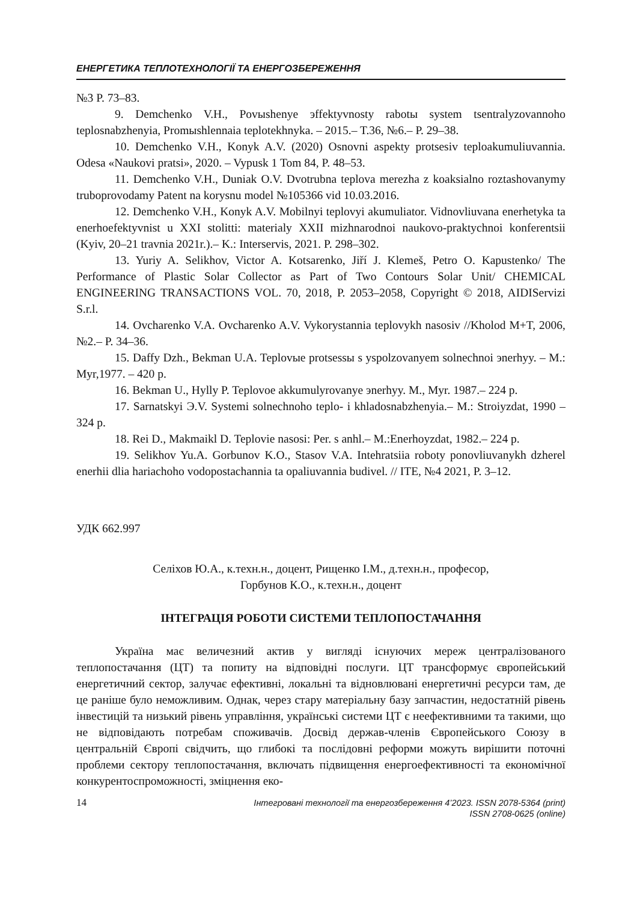ЕНЕРГЕТИКА ТЕПЛОТЕХНОЛОГІЇ ТА ЕНЕРГОЗБЕРЕЖЕННЯ
№3 P. 73–83.
9. Demchenko V.H., Povыshenye эffektyvnosty rabotы system tsentralyzovannoho teplosnabzhenyia, Promыshlennaia teplotekhnyka. – 2015.– T.36, №6.– P. 29–38.
10. Demchenko V.H., Konyk A.V. (2020) Osnovni aspekty protsesiv teploakumuliuvannia. Odesa «Naukovi pratsi», 2020. – Vypusk 1 Tom 84, P. 48–53.
11. Demchenko V.H., Duniak O.V. Dvotrubna teplova merezha z koaksialno roztashovanymy truboprovodamy Patent na korysnu model №105366 vid 10.03.2016.
12. Demchenko V.H., Konyk A.V. Mobilnyi teplovyi akumuliator. Vidnovliuvana enerhetyka ta enerhoefektyvnist u XXI stolitti: materialy XXII mizhnarodnoi naukovo-praktychnoi konferentsii (Kyiv, 20–21 travnia 2021r.).– K.: Interservis, 2021. P. 298–302.
13. Yuriy A. Selikhov, Victor A. Kotsarenko, Jiří J. Klemeš, Petro O. Kapustenko/ The Performance of Plastic Solar Collector as Part of Two Contours Solar Unit/ CHEMICAL ENGINEERING TRANSACTIONS VOL. 70, 2018, P. 2053–2058, Copyright © 2018, AIDIServizi S.r.l.
14. Ovcharenko V.A. Ovcharenko A.V. Vykorystannia teplovykh nasosiv //Kholod M+T, 2006, №2.– P. 34–36.
15. Daffy Dzh., Bekman U.A. Teplovыe protsessы s yspolzovanyem solnechnoi эnerhyy. – M.: Myr,1977. – 420 p.
16. Bekman U., Hylly P. Teplovoe akkumulyrovanye эnerhyy. M., Myr. 1987.– 224 p.
17. Sarnatskyi Э.V. Systemi solnechnoho teplo- i khladosnabzhenyia.– M.: Stroiyzdat, 1990 – 324 p.
18. Rei D., Makmaikl D. Teplovie nasosi: Per. s anhl.– M.:Enerhoyzdat, 1982.– 224 p.
19. Selikhov Yu.A. Gorbunov K.O., Stasov V.A. Intehratsiia roboty ponovliuvanykh dzherel enerhii dlia hariachoho vodopostachannia ta opaliuvannia budivel. // ITE, №4 2021, P. 3–12.
УДК 662.997
Селіхов Ю.А., к.техн.н., доцент, Рищенко І.М., д.техн.н., професор,
Горбунов К.О., к.техн.н., доцент
ІНТЕГРАЦІЯ РОБОТИ СИСТЕМИ ТЕПЛОПОСТАЧАННЯ
Україна має величезний актив у вигляді існуючих мереж централізованого теплопостачання (ЦТ) та попиту на відповідні послуги. ЦТ трансформує європейський енергетичний сектор, залучає ефективні, локальні та відновлювані енергетичні ресурси там, де це раніше було неможливим. Однак, через стару матеріальну базу запчастин, недостатній рівень інвестицій та низький рівень управління, українські системи ЦТ є неефективними та такими, що не відповідають потребам споживачів. Досвід держав-членів Європейського Союзу в центральній Європі свідчить, що глибокі та послідовні реформи можуть вирішити поточні проблеми сектору теплопостачання, включать підвищення енергоефективності та економічної конкурентоспроможності, зміцнення еко-
14 Інтегровані технології та енергозбереження 4’2023. ISSN 2078-5364 (print)
ISSN 2708-0625 (online)